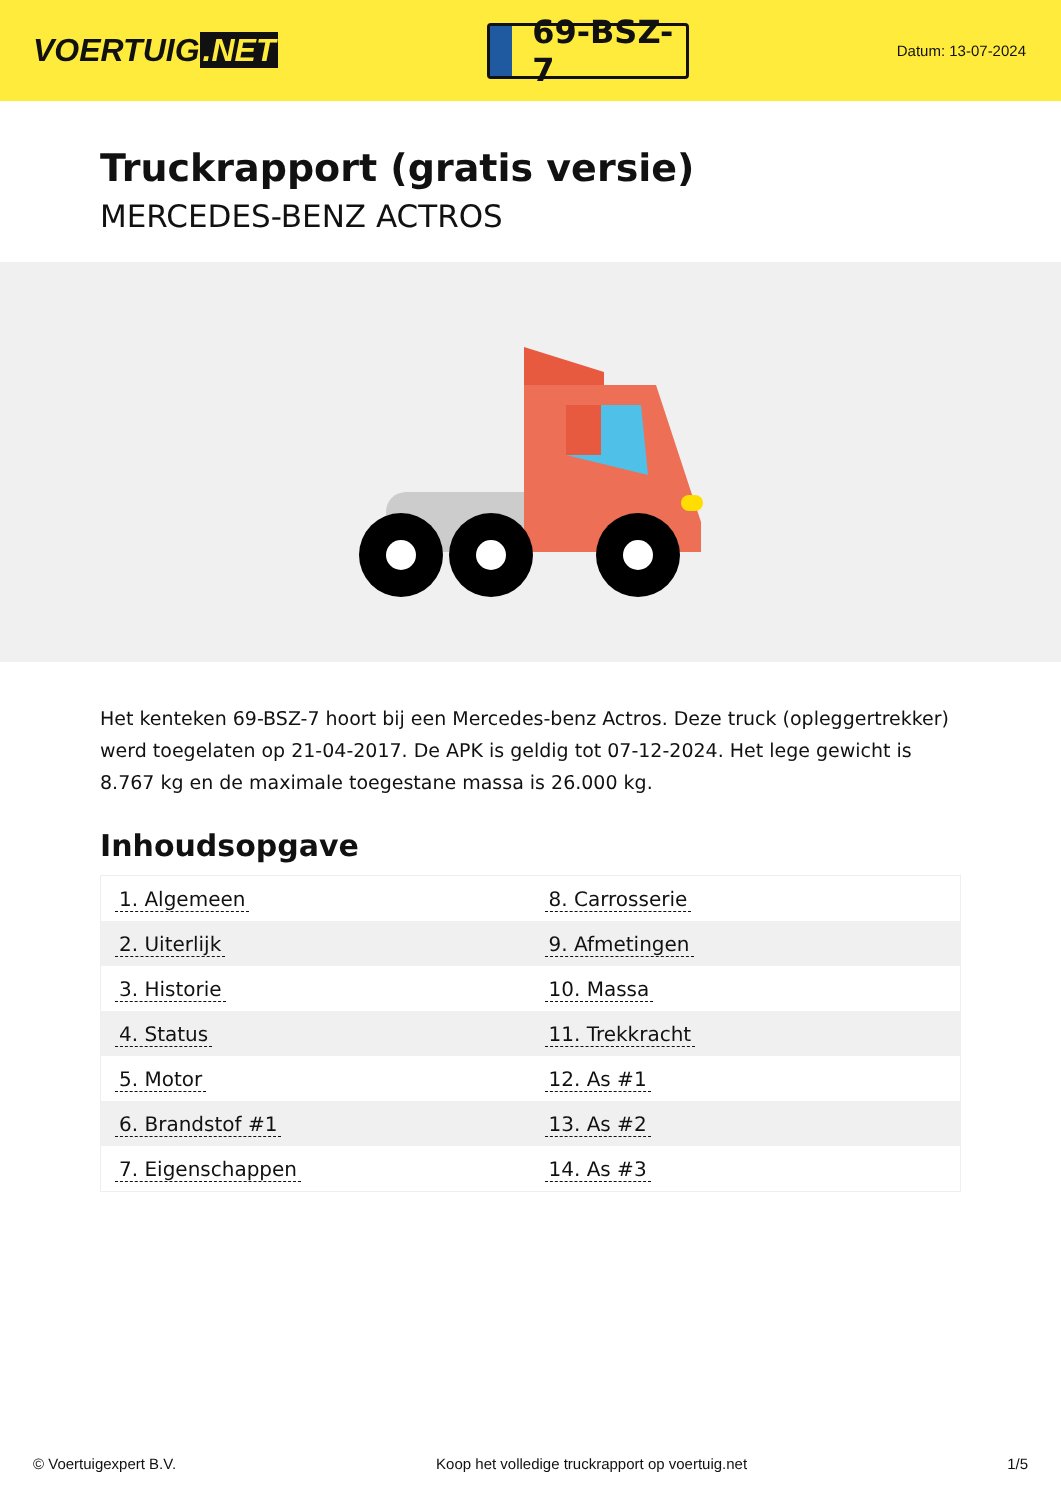VOERTUIG.NET
69-BSZ-7
Datum: 13-07-2024
Truckrapport (gratis versie)
MERCEDES-BENZ ACTROS
Het kenteken 69-BSZ-7 hoort bij een Mercedes-benz Actros. Deze truck (opleggertrekker) werd toegelaten op 21-04-2017. De APK is geldig tot 07-12-2024. Het lege gewicht is 8.767 kg en de maximale toegestane massa is 26.000 kg.
Inhoudsopgave
| 1. Algemeen | 8. Carrosserie |
| 2. Uiterlijk | 9. Afmetingen |
| 3. Historie | 10. Massa |
| 4. Status | 11. Trekkracht |
| 5. Motor | 12. As #1 |
| 6. Brandstof #1 | 13. As #2 |
| 7. Eigenschappen | 14. As #3 |
© Voertuigexpert B.V. Koop het volledige truckrapport op voertuig.net 1/5